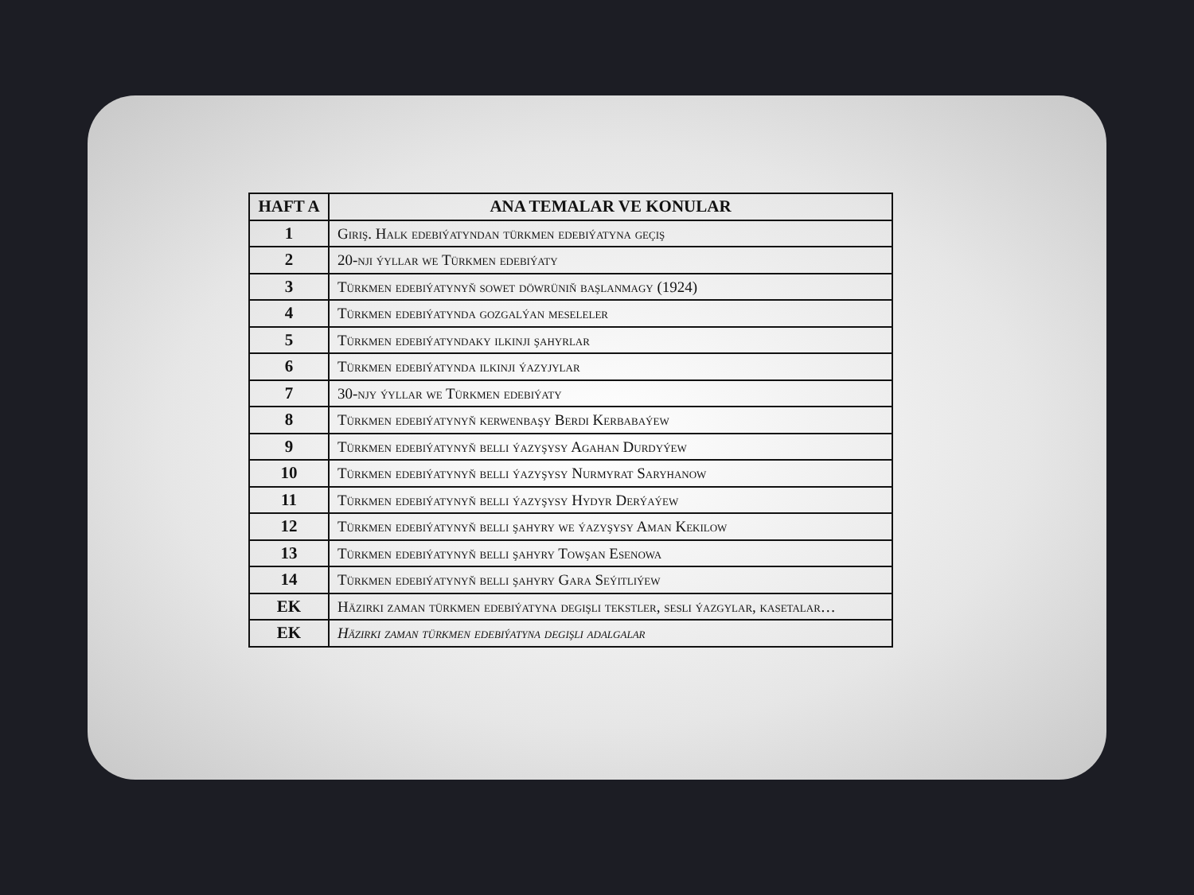| HAFT A | ANA TEMALAR VE KONULAR |
| --- | --- |
| 1 | Giriş. Halk edebiýatyndan türkmen edebiýatyna geçiş |
| 2 | 20-nji ýyllar we Türkmen edebiýaty |
| 3 | Türkmen edebiýatynyň sowet döwrüniň başlanmagy (1924) |
| 4 | Türkmen edebiýatynda gozgalýan meseleler |
| 5 | Türkmen edebiýatyndaky ilkinji şahyrlar |
| 6 | Türkmen edebiýatynda ilkinji ýazyjylar |
| 7 | 30-njy ýyllar we Türkmen edebiýaty |
| 8 | Türkmen edebiýatynyň kerwenbaşy Berdi Kerbabaýew |
| 9 | Türkmen edebiýatynyň belli ýazyşysy Agahan Durdyýew |
| 10 | Türkmen edebiýatynyň belli ýazyşysy Nurmyrat Saryhanow |
| 11 | Türkmen edebiýatynyň belli ýazyşysy Hydyr Derýaýew |
| 12 | Türkmen edebiýatynyň belli şahyry we ýazyşysy Aman Kekilow |
| 13 | Türkmen edebiýatynyň belli şahyry Towşan Esenowa |
| 14 | Türkmen edebiýatynyň belli şahyry Gara Seýitliýew |
| EK | Häzirki zaman türkmen edebiýatyna degişli tekstler, sesli ýazgylar, kasetalar… |
| EK | Häzirki zaman türkmen edebiýatyna degişli adalgalar |